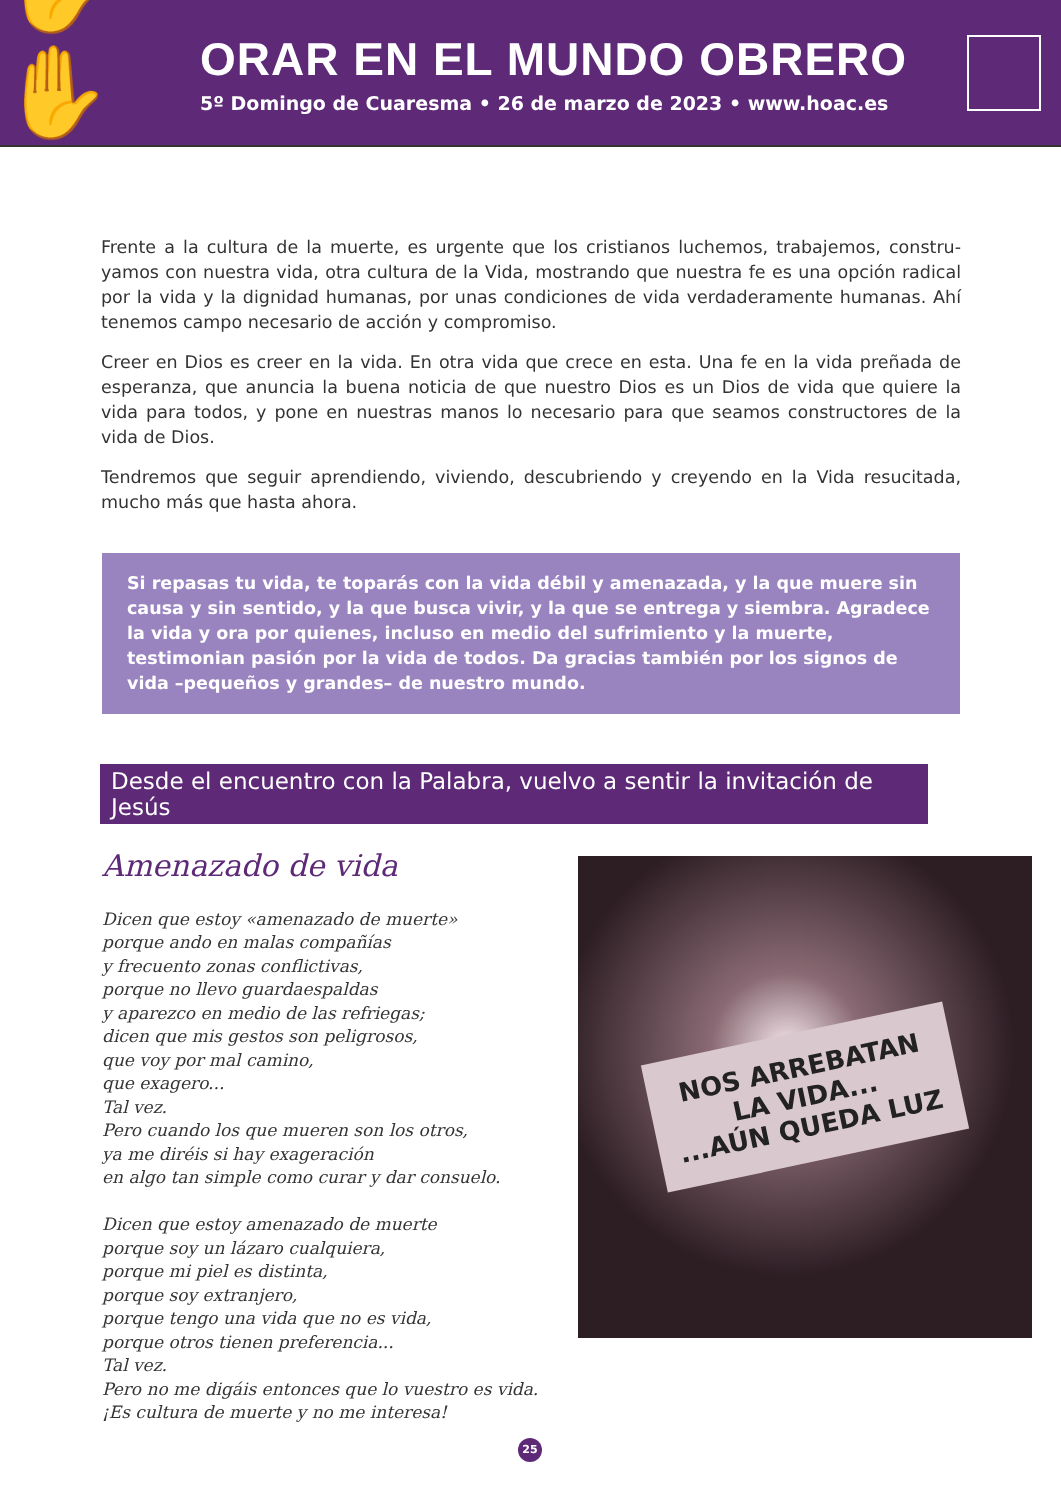✋✋
ORAR EN EL MUNDO OBRERO
5º Domingo de Cuaresma • 26 de marzo de 2023 • www.hoac.es
Frente a la cultura de la muerte, es urgente que los cristianos luchemos, trabajemos, constru-yamos con nuestra vida, otra cultura de la Vida, mostrando que nuestra fe es una opción radical por la vida y la dignidad humanas, por unas condiciones de vida verdaderamente humanas. Ahí tenemos campo necesario de acción y compromiso.
Creer en Dios es creer en la vida. En otra vida que crece en esta. Una fe en la vida preñada de esperanza, que anuncia la buena noticia de que nuestro Dios es un Dios de vida que quiere la vida para todos, y pone en nuestras manos lo necesario para que seamos constructores de la vida de Dios.
Tendremos que seguir aprendiendo, viviendo, descubriendo y creyendo en la Vida resucitada, mucho más que hasta ahora.
Si repasas tu vida, te toparás con la vida débil y amenazada, y la que muere sin causa y sin sentido, y la que busca vivir, y la que se entrega y siembra. Agradece la vida y ora por quienes, incluso en medio del sufrimiento y la muerte, testimonian pasión por la vida de todos. Da gracias también por los signos de vida –pequeños y grandes– de nuestro mundo.
Desde el encuentro con la Palabra, vuelvo a sentir la invitación de Jesús
Amenazado de vida
Dicen que estoy «amenazado de muerte»
porque ando en malas compañías
y frecuento zonas conflictivas,
porque no llevo guardaespaldas
y aparezco en medio de las refriegas;
dicen que mis gestos son peligrosos,
que voy por mal camino,
que exagero...
Tal vez.
Pero cuando los que mueren son los otros,
ya me diréis si hay exageración
en algo tan simple como curar y dar consuelo.
Dicen que estoy amenazado de muerte
porque soy un lázaro cualquiera,
porque mi piel es distinta,
porque soy extranjero,
porque tengo una vida que no es vida,
porque otros tienen preferencia...
Tal vez.
Pero no me digáis entonces que lo vuestro es vida.
¡Es cultura de muerte y no me interesa!
NOS ARREBATAN
LA VIDA...
...AÚN QUEDA LUZ
25